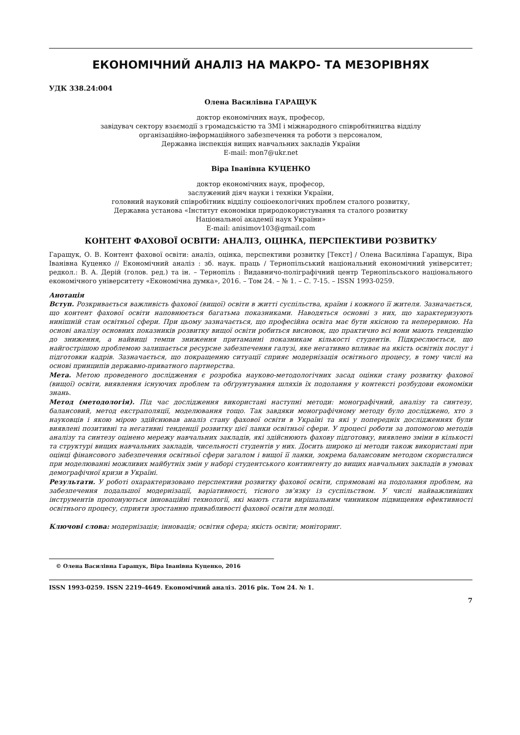ЕКОНОМІЧНИЙ АНАЛІЗ НА МАКРО- ТА МЕЗОРІВНЯХ
УДК 338.24:004
Олена Василівна ГАРАЩУК
доктор економічних наук, професор,
завідувач сектору взаємодії з громадськістю та ЗМІ і міжнародного співробітництва відділу
організаційно-інформаційного забезпечення та роботи з персоналом,
Державна інспекція вищих навчальних закладів України
E-mail: mon7@ukr.net
Віра Іванівна КУЦЕНКО
доктор економічних наук, професор,
заслужений діяч науки і техніки України,
головний науковий співробітник відділу соціоекологічних проблем сталого розвитку,
Державна установа «Інститут економіки природокористування та сталого розвитку
Національної академії наук України»
E-mail: anisimov103@gmail.com
КОНТЕНТ ФАХОВОЇ ОСВІТИ: АНАЛІЗ, ОЦІНКА, ПЕРСПЕКТИВИ РОЗВИТКУ
Гаращук, О. В. Контент фахової освіти: аналіз, оцінка, перспективи розвитку [Текст] / Олена Василівна Гаращук, Віра Іванівна Куценко // Економічний аналіз : зб. наук. праць / Тернопільський національний економічний університет; редкол.: В. А. Дерій (голов. ред.) та ін. – Тернопіль : Видавничо-поліграфічний центр Тернопільського національного економічного університету «Економічна думка», 2016. – Том 24. – № 1. – С. 7-15. – ISSN 1993-0259.
Анотація
Вступ. Розкривається важливість фахової (вищої) освіти в житті суспільства, країни і кожного її жителя. Зазначається, що контент фахової освіти наповнюється багатьма показниками. Наводяться основні з них, що характеризують нинішній стан освітньої сфери. При цьому зазначається, що професійна освіта має бути якісною та неперервною. На основі аналізу основних показників розвитку вищої освіти робиться висновок, що практично всі вони мають тенденцію до зниження, а найвищі темпи зниження притаманні показникам кількості студентів. Підкреслюється, що найгострішою проблемою залишається ресурсне забезпечення галузі, яке негативно впливає на якість освітніх послуг і підготовки кадрів. Зазначається, що покращенню ситуації сприяє модернізація освітнього процесу, в тому числі на основі принципів державно-приватного партнерства.
Мета. Метою проведеного дослідження є розробка науково-методологічних засад оцінки стану розвитку фахової (вищої) освіти, виявлення існуючих проблем та обґрунтування шляхів їх подолання у контексті розбудови економіки знань.
Метод (методологія). Під час дослідження використані наступні методи: монографічний, аналізу та синтезу, балансовий, метод екстраполяції, моделювання тощо. Так завдяки монографічному методу було досліджено, хто з науковців і якою мірою здійснював аналіз стану фахової освіти в Україні та які у попередніх дослідженнях були виявлені позитивні та негативні тенденції розвитку цієї ланки освітньої сфери. У процесі роботи за допомогою методів аналізу та синтезу оцінено мережу навчальних закладів, які здійснюють фахову підготовку, виявлено зміни в кількості та структурі вищих навчальних закладів, чисельності студентів у них. Досить широко ці методи також використані при оцінці фінансового забезпечення освітньої сфери загалом і вищої її ланки, зокрема балансовим методом скористалися при моделюванні можливих майбутніх змін у наборі студентського контингенту до вищих навчальних закладів в умовах демографічної кризи в Україні.
Результати. У роботі охарактеризовано перспективи розвитку фахової освіти, спрямовані на подолання проблем, на забезпечення подальшої модернізації, варіативності, тісного зв'язку із суспільством. У числі найважливіших інструментів пропонуються інноваційні технології, які мають стати вирішальним чинником підвищення ефективності освітнього процесу, сприяти зростанню привабливості фахової освіти для молоді.
Ключові слова: модернізація; інновація; освітня сфера; якість освіти; моніторинг.
© Олена Василівна Гаращук, Віра Іванівна Куценко, 2016
ISSN 1993-0259. ISSN 2219-4649. Економічний аналіз. 2016 рік. Том 24. № 1.
7